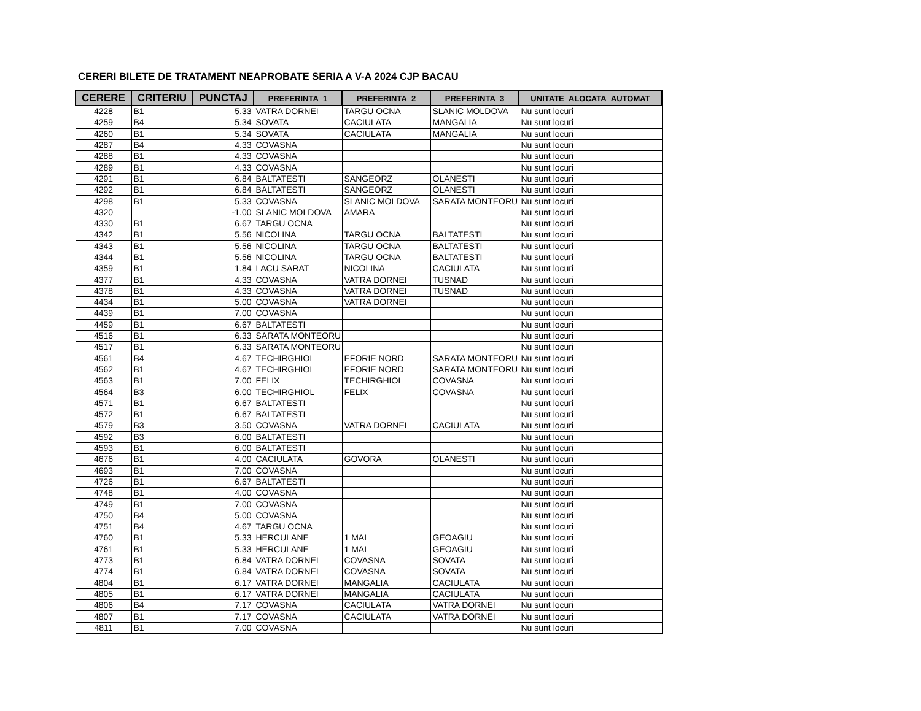CERERI BILETE DE TRATAMENT NEAPROBATE SERIA A V-A 2024 CJP BACAU
| CERERE | CRITERIU | PUNCTAJ | PREFERINTA_1 | PREFERINTA_2 | PREFERINTA_3 | UNITATE_ALOCATA_AUTOMAT |
| --- | --- | --- | --- | --- | --- | --- |
| 4228 | B1 | 5.33 | VATRA DORNEI | TARGU OCNA | SLANIC MOLDOVA | Nu sunt locuri |
| 4259 | B4 | 5.34 | SOVATA | CACIULATA | MANGALIA | Nu sunt locuri |
| 4260 | B1 | 5.34 | SOVATA | CACIULATA | MANGALIA | Nu sunt locuri |
| 4287 | B4 | 4.33 | COVASNA | | | Nu sunt locuri |
| 4288 | B1 | 4.33 | COVASNA | | | Nu sunt locuri |
| 4289 | B1 | 4.33 | COVASNA | | | Nu sunt locuri |
| 4291 | B1 | 6.84 | BALTATESTI | SANGEORZ | OLANESTI | Nu sunt locuri |
| 4292 | B1 | 6.84 | BALTATESTI | SANGEORZ | OLANESTI | Nu sunt locuri |
| 4298 | B1 | 5.33 | COVASNA | SLANIC MOLDOVA | SARATA MONTEORU | Nu sunt locuri |
| 4320 | | -1.00 | SLANIC MOLDOVA | AMARA | | Nu sunt locuri |
| 4330 | B1 | 6.67 | TARGU OCNA | | | Nu sunt locuri |
| 4342 | B1 | 5.56 | NICOLINA | TARGU OCNA | BALTATESTI | Nu sunt locuri |
| 4343 | B1 | 5.56 | NICOLINA | TARGU OCNA | BALTATESTI | Nu sunt locuri |
| 4344 | B1 | 5.56 | NICOLINA | TARGU OCNA | BALTATESTI | Nu sunt locuri |
| 4359 | B1 | 1.84 | LACU SARAT | NICOLINA | CACIULATA | Nu sunt locuri |
| 4377 | B1 | 4.33 | COVASNA | VATRA DORNEI | TUSNAD | Nu sunt locuri |
| 4378 | B1 | 4.33 | COVASNA | VATRA DORNEI | TUSNAD | Nu sunt locuri |
| 4434 | B1 | 5.00 | COVASNA | VATRA DORNEI | | Nu sunt locuri |
| 4439 | B1 | 7.00 | COVASNA | | | Nu sunt locuri |
| 4459 | B1 | 6.67 | BALTATESTI | | | Nu sunt locuri |
| 4516 | B1 | 6.33 | SARATA MONTEORU | | | Nu sunt locuri |
| 4517 | B1 | 6.33 | SARATA MONTEORU | | | Nu sunt locuri |
| 4561 | B4 | 4.67 | TECHIRGHIOL | EFORIE NORD | SARATA MONTEORU | Nu sunt locuri |
| 4562 | B1 | 4.67 | TECHIRGHIOL | EFORIE NORD | SARATA MONTEORU | Nu sunt locuri |
| 4563 | B1 | 7.00 | FELIX | TECHIRGHIOL | COVASNA | Nu sunt locuri |
| 4564 | B3 | 6.00 | TECHIRGHIOL | FELIX | COVASNA | Nu sunt locuri |
| 4571 | B1 | 6.67 | BALTATESTI | | | Nu sunt locuri |
| 4572 | B1 | 6.67 | BALTATESTI | | | Nu sunt locuri |
| 4579 | B3 | 3.50 | COVASNA | VATRA DORNEI | CACIULATA | Nu sunt locuri |
| 4592 | B3 | 6.00 | BALTATESTI | | | Nu sunt locuri |
| 4593 | B1 | 6.00 | BALTATESTI | | | Nu sunt locuri |
| 4676 | B1 | 4.00 | CACIULATA | GOVORA | OLANESTI | Nu sunt locuri |
| 4693 | B1 | 7.00 | COVASNA | | | Nu sunt locuri |
| 4726 | B1 | 6.67 | BALTATESTI | | | Nu sunt locuri |
| 4748 | B1 | 4.00 | COVASNA | | | Nu sunt locuri |
| 4749 | B1 | 7.00 | COVASNA | | | Nu sunt locuri |
| 4750 | B4 | 5.00 | COVASNA | | | Nu sunt locuri |
| 4751 | B4 | 4.67 | TARGU OCNA | | | Nu sunt locuri |
| 4760 | B1 | 5.33 | HERCULANE | 1 MAI | GEOAGIU | Nu sunt locuri |
| 4761 | B1 | 5.33 | HERCULANE | 1 MAI | GEOAGIU | Nu sunt locuri |
| 4773 | B1 | 6.84 | VATRA DORNEI | COVASNA | SOVATA | Nu sunt locuri |
| 4774 | B1 | 6.84 | VATRA DORNEI | COVASNA | SOVATA | Nu sunt locuri |
| 4804 | B1 | 6.17 | VATRA DORNEI | MANGALIA | CACIULATA | Nu sunt locuri |
| 4805 | B1 | 6.17 | VATRA DORNEI | MANGALIA | CACIULATA | Nu sunt locuri |
| 4806 | B4 | 7.17 | COVASNA | CACIULATA | VATRA DORNEI | Nu sunt locuri |
| 4807 | B1 | 7.17 | COVASNA | CACIULATA | VATRA DORNEI | Nu sunt locuri |
| 4811 | B1 | 7.00 | COVASNA | | | Nu sunt locuri |